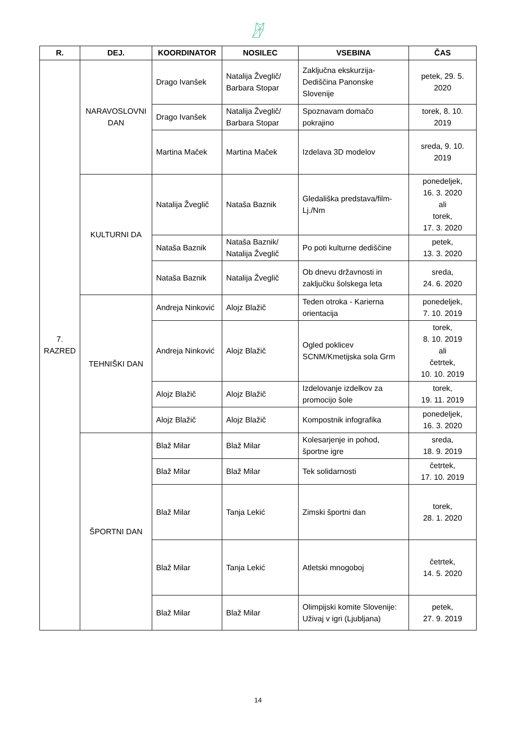| R. | DEJ. | KOORDINATOR | NOSILEC | VSEBINA | ČAS |
| --- | --- | --- | --- | --- | --- |
| 7. RAZRED | NARAVOSLOVNI DAN | Drago Ivanšek | Natalija Žveglič/ Barbara Stopar | Zaključna ekskurzija-Dediščina Panonske Slovenije | petek, 29. 5. 2020 |
| | | Drago Ivanšek | Natalija Žveglič/ Barbara Stopar | Spoznavam domačo pokrajino | torek, 8. 10. 2019 |
| | | Martina Maček | Martina Maček | Izdelava 3D modelov | sreda, 9. 10. 2019 |
| | KULTURNI DA | Natalija Žveglič | Nataša Baznik | Gledališka predstava/film-Lj./Nm | ponedeljek, 16. 3. 2020 ali torek, 17. 3. 2020 |
| | | Nataša Baznik | Nataša Baznik/ Natalija Žveglič | Po poti kulturne dediščine | petek, 13. 3. 2020 |
| | | Nataša Baznik | Natalija Žveglič | Ob dnevu državnosti in zaključku šolskega leta | sreda, 24. 6. 2020 |
| | TEHNIŠKI DAN | Andreja Ninković | Alojz Blažič | Teden otroka - Karierna orientacija | ponedeljek, 7. 10. 2019 |
| | | Andreja Ninković | Alojz Blažič | Ogled poklicev SCNM/Kmetijska sola Grm | torek, 8. 10. 2019 ali četrtek, 10. 10. 2019 |
| | | Alojz Blažič | Alojz Blažič | Izdelovanje izdelkov za promocijo šole | torek, 19. 11. 2019 |
| | | Alojz Blažič | Alojz Blažič | Kompostnik infografika | ponedeljek, 16. 3. 2020 |
| | ŠPORTNI DAN | Blaž Milar | Blaž Milar | Kolesarjenje in pohod, športne igre | sreda, 18. 9. 2019 |
| | | Blaž Milar | Blaž Milar | Tek solidarnosti | četrtek, 17. 10. 2019 |
| | | Blaž Milar | Tanja Lekić | Zimski športni dan | torek, 28. 1. 2020 |
| | | Blaž Milar | Tanja Lekić | Atletski mnogoboj | četrtek, 14. 5. 2020 |
| | | Blaž Milar | Blaž Milar | Olimpijski komite Slovenije: Uživaj v igri (Ljubljana) | petek, 27. 9. 2019 |
14